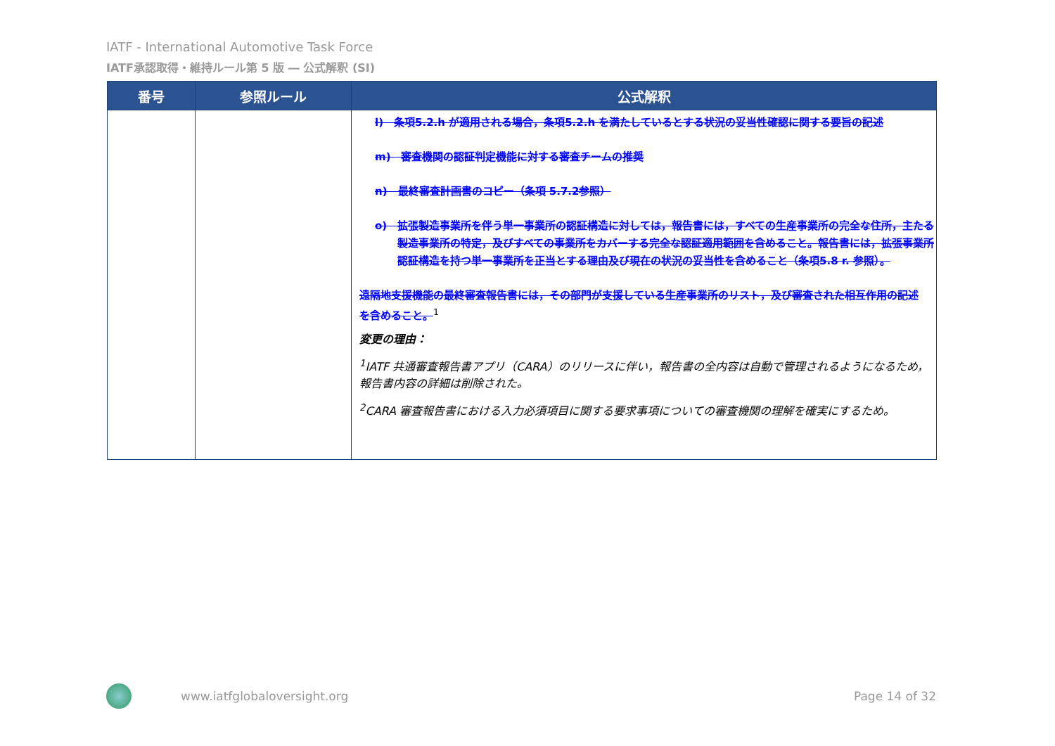IATF - International Automotive Task Force
IATF承認取得・維持ルール第 5 版 ― 公式解釈 (SI)
| 番号 | 参照ルール | 公式解釈 |
| --- | --- | --- |
| | | l) 条項5.2.h が適用される場合，条項5.2.h を満たしているとする状況の妥当性確認に関する要旨の記述 m) 審査機関の認証判定機能に対する審査チームの推奨 n) 最終審査計画書のコピー（条項 5.7.2参照） o) 拡張製造事業所を伴う単一事業所の認証構造に対しては，報告書には，すべての生産事業所の完全な住所，主たる製造事業所の特定，及びすべての事業所をカバーする完全な認証適用範囲を含めること。報告書には，拡張事業所認証構造を持つ単一事業所を正当とする理由及び現在の状況の妥当性を含めること（条項5.8 r. 参照）。 遠隔地支援機能の最終審査報告書には，その部門が支援している生産事業所のリスト，及び審査された相互作用の記述を含めること。<sup>1</sup> 変更の理由： <sup>1</sup> IATF 共通審査報告書アプリ（CARA）のリリースに伴い，報告書の全内容は自動で管理されるようになるため，報告書内容の詳細は削除された。 <sup>2</sup> CARA 審査報告書における入力必須項目に関する要求事項についての審査機関の理解を確実にするため。 |
www.iatfglobaloversight.org Page 14 of 32